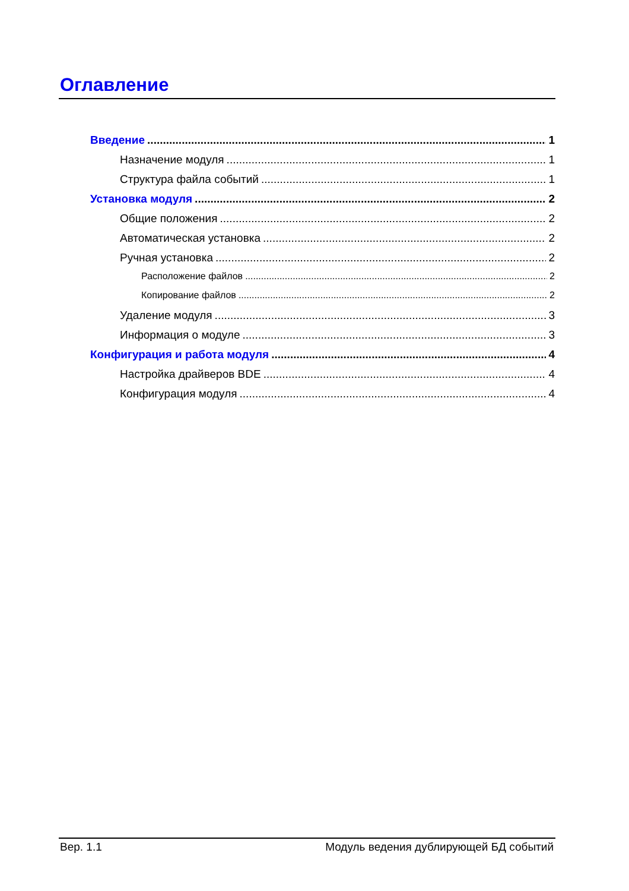Оглавление
Введение 1
Назначение модуля 1
Структура файла событий 1
Установка модуля 2
Общие положения 2
Автоматическая установка 2
Ручная установка 2
Расположение файлов 2
Копирование файлов 2
Удаление модуля 3
Информация о модуле 3
Конфигурация и работа модуля 4
Настройка драйверов BDE 4
Конфигурация модуля 4
Вер. 1.1 Модуль ведения дублирующей БД событий